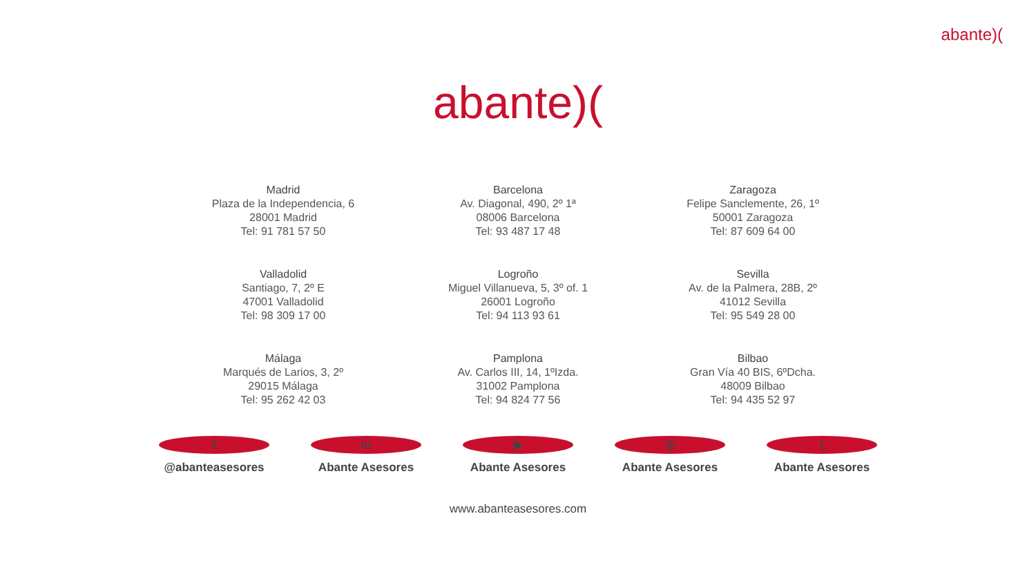abante)(
abante)(
Madrid
Plaza de la Independencia, 6
28001 Madrid
Tel: 91 781 57 50
Barcelona
Av. Diagonal, 490, 2º 1ª
08006 Barcelona
Tel: 93 487 17 48
Zaragoza
Felipe Sanclemente, 26, 1º
50001 Zaragoza
Tel: 87 609 64 00
Valladolid
Santiago, 7, 2º E
47001 Valladolid
Tel: 98 309 17 00
Logroño
Miguel Villanueva, 5, 3º of. 1
26001 Logroño
Tel: 94 113 93 61
Sevilla
Av. de la Palmera, 28B, 2º
41012 Sevilla
Tel: 95 549 28 00
Málaga
Marqués de Larios, 3, 2º
29015 Málaga
Tel: 95 262 42 03
Pamplona
Av. Carlos III, 14, 1ºIzda.
31002 Pamplona
Tel: 94 824 77 56
Bilbao
Gran Vía 40 BIS, 6ºDcha.
48009 Bilbao
Tel: 94 435 52 97
t
@abanteasesores
in
Abante Asesores
▶
Abante Asesores
◎
Abante Asesores
(
Abante Asesores
www.abanteasesores.com